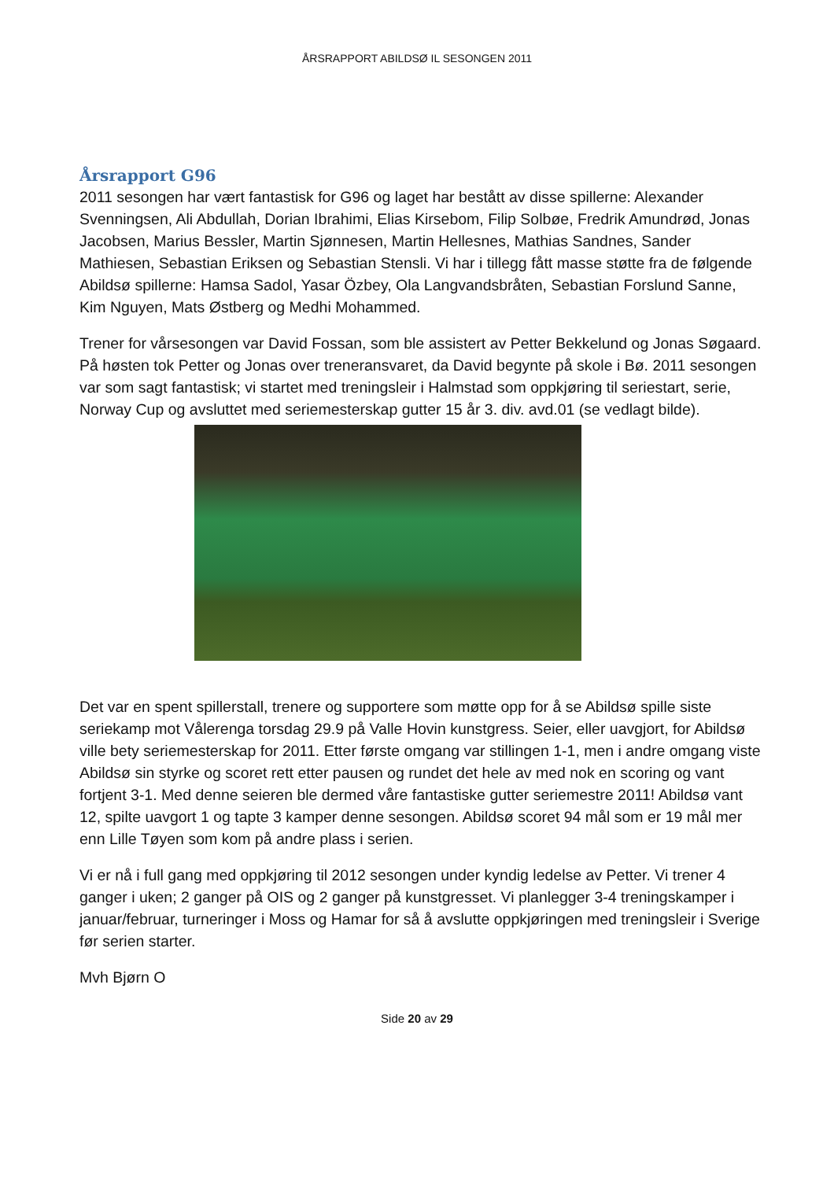ÅRSRAPPORT ABILDSØ IL SESONGEN 2011
Årsrapport G96
2011 sesongen har vært fantastisk for G96 og laget har bestått av disse spillerne: Alexander Svenningsen, Ali Abdullah, Dorian Ibrahimi, Elias Kirsebom, Filip Solbøe, Fredrik Amundrød, Jonas Jacobsen, Marius Bessler, Martin Sjønnesen, Martin Hellesnes, Mathias Sandnes, Sander Mathiesen, Sebastian Eriksen og Sebastian Stensli. Vi har i tillegg fått masse støtte fra de følgende Abildsø spillerne: Hamsa Sadol, Yasar Özbey, Ola Langvandsbråten, Sebastian Forslund Sanne, Kim Nguyen, Mats Østberg og Medhi Mohammed.
Trener for vårsesongen var David Fossan, som ble assistert av Petter Bekkelund og Jonas Søgaard. På høsten tok Petter og Jonas over treneransvaret, da David begynte på skole i Bø. 2011 sesongen var som sagt fantastisk; vi startet med treningsleir i Halmstad som oppkjøring til seriestart, serie, Norway Cup og avsluttet med seriemesterskap gutter 15 år 3. div. avd.01 (se vedlagt bilde).
Det var en spent spillerstall, trenere og supportere som møtte opp for å se Abildsø spille siste seriekamp mot Vålerenga torsdag 29.9 på Valle Hovin kunstgress. Seier, eller uavgjort, for Abildsø ville bety seriemesterskap for 2011. Etter første omgang var stillingen 1-1, men i andre omgang viste Abildsø sin styrke og scoret rett etter pausen og rundet det hele av med nok en scoring og vant fortjent 3-1. Med denne seieren ble dermed våre fantastiske gutter seriemestre 2011! Abildsø vant 12, spilte uavgort 1 og tapte 3 kamper denne sesongen. Abildsø scoret 94 mål som er 19 mål mer enn Lille Tøyen som kom på andre plass i serien.
Vi er nå i full gang med oppkjøring til 2012 sesongen under kyndig ledelse av Petter. Vi trener 4 ganger i uken; 2 ganger på OIS og 2 ganger på kunstgresset. Vi planlegger 3-4 treningskamper i januar/februar, turneringer i Moss og Hamar for så å avslutte oppkjøringen med treningsleir i Sverige før serien starter.
Mvh Bjørn O
Side 20 av 29